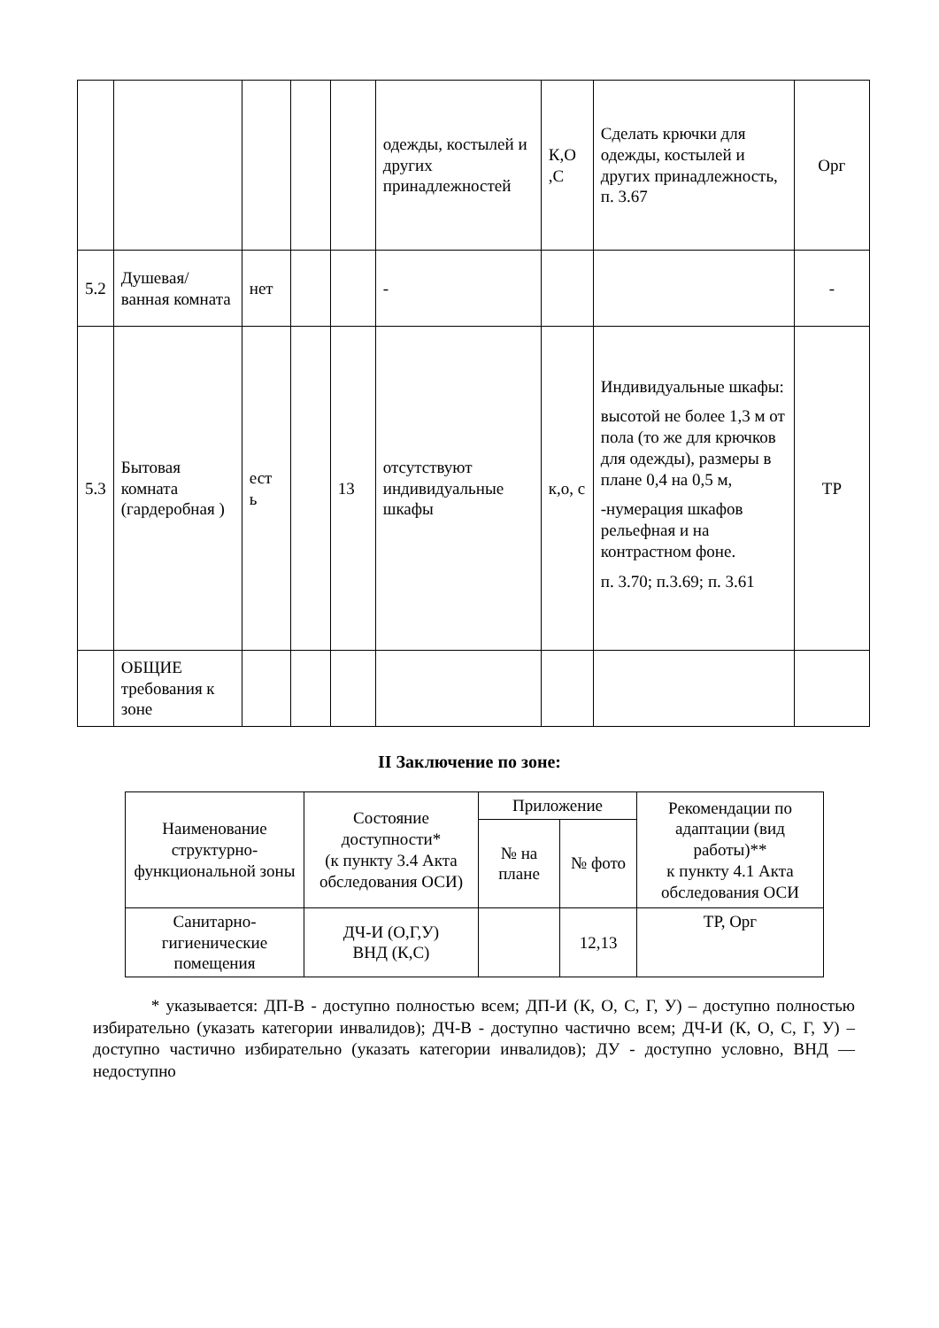| | | | | | одежды, костылей и других принадлежностей | К,О ,С | Сделать крючки для одежды, костылей и других принадлежность, п. 3.67 | Орг |
| 5.2 | Душевая/ ванная комната | нет | | | - | | | - |
| 5.3 | Бытовая комната (гардеробная ) | ест ь | | 13 | отсутствуют индивидуальные шкафы | к,о, с | Индивидуальные шкафы: высотой не более 1,3 м от пола (то же для крючков для одежды), размеры в плане 0,4 на 0,5 м, -нумерация шкафов рельефная и на контрастном фоне. п. 3.70; п.3.69; п. 3.61 | ТР |
| | ОБЩИЕ требования к зоне | | | | | | | |
II Заключение по зоне:
| Наименование структурно-функциональной зоны | Состояние доступности* (к пункту 3.4 Акта обследования ОСИ) | Приложение | | Рекомендации по адаптации (вид работы)** к пункту 4.1 Акта обследования ОСИ |
| --- | --- | --- | --- | --- |
| | | № на плане | № фото | |
| Санитарно-гигиенические помещения | ДЧ-И (О,Г,У) ВНД (К,С) | | 12,13 | ТР, Орг |
* указывается: ДП-В - доступно полностью всем; ДП-И (К, О, С, Г, У) – доступно полностью избирательно (указать категории инвалидов); ДЧ-В - доступно частично всем; ДЧ-И (К, О, С, Г, У) – доступно частично избирательно (указать категории инвалидов); ДУ - доступно условно, ВНД — недоступно